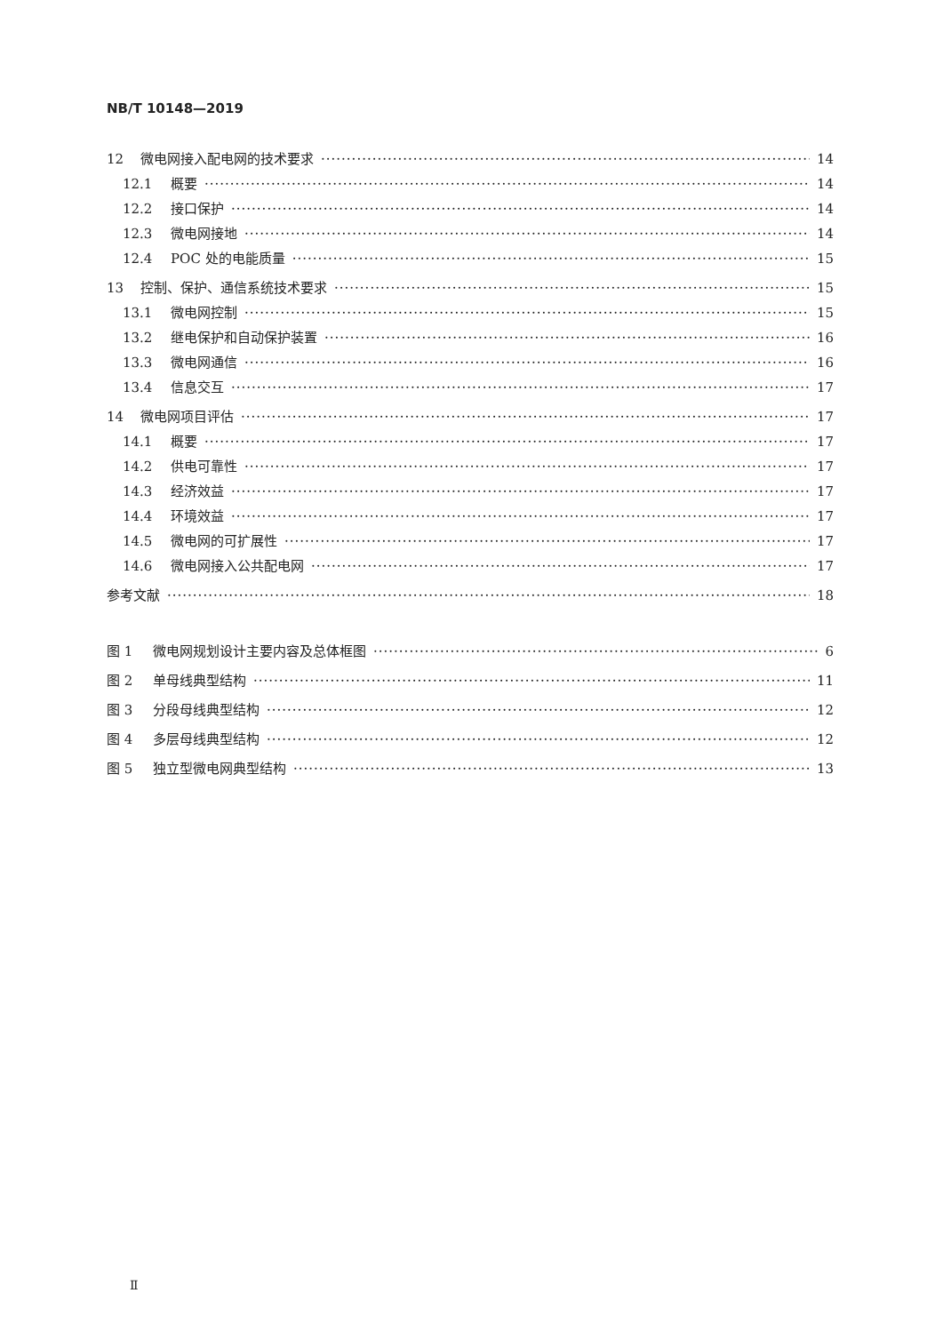NB/T 10148—2019
12 微电网接入配电网的技术要求 14
12.1 概要 14
12.2 接口保护 14
12.3 微电网接地 14
12.4 POC 处的电能质量 15
13 控制、保护、通信系统技术要求 15
13.1 微电网控制 15
13.2 继电保护和自动保护装置 16
13.3 微电网通信 16
13.4 信息交互 17
14 微电网项目评估 17
14.1 概要 17
14.2 供电可靠性 17
14.3 经济效益 17
14.4 环境效益 17
14.5 微电网的可扩展性 17
14.6 微电网接入公共配电网 17
参考文献 18
图 1 微电网规划设计主要内容及总体框图 6
图 2 单母线典型结构 11
图 3 分段母线典型结构 12
图 4 多层母线典型结构 12
图 5 独立型微电网典型结构 13
Ⅱ